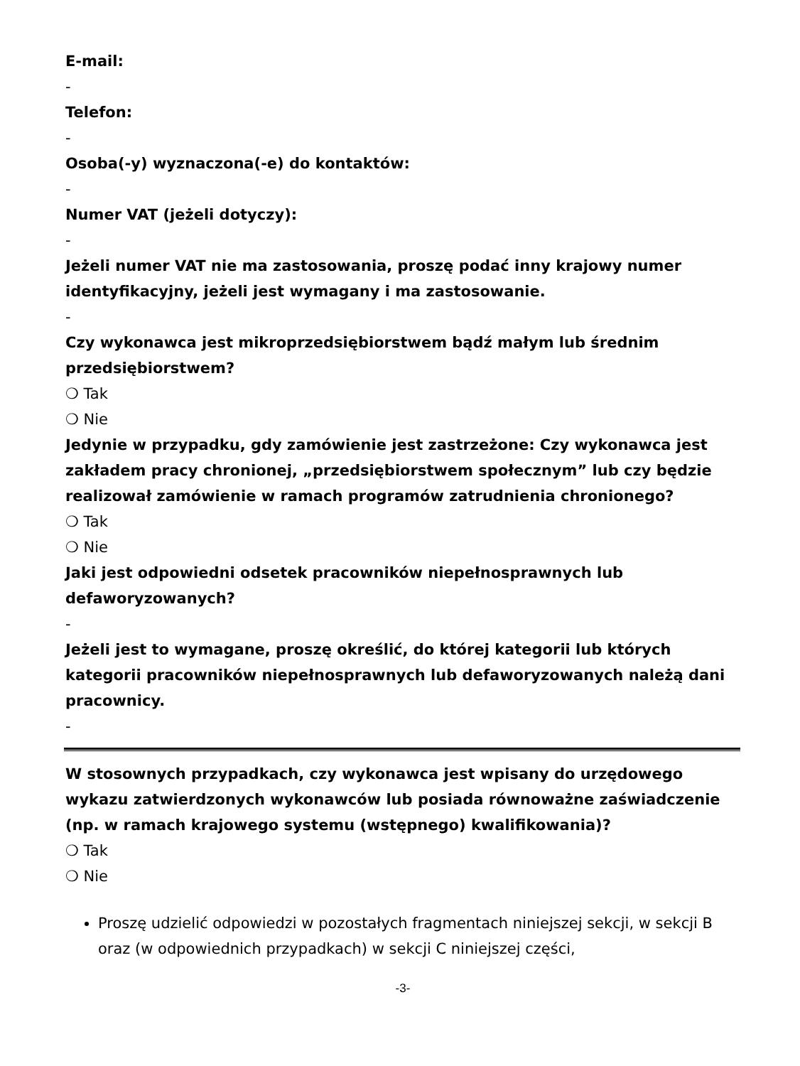E-mail:
-
Telefon:
-
Osoba(-y) wyznaczona(-e) do kontaktów:
-
Numer VAT (jeżeli dotyczy):
-
Jeżeli numer VAT nie ma zastosowania, proszę podać inny krajowy numer identyfikacyjny, jeżeli jest wymagany i ma zastosowanie.
-
Czy wykonawca jest mikroprzedsiębiorstwem bądź małym lub średnim przedsiębiorstwem?
❍ Tak
❍ Nie
Jedynie w przypadku, gdy zamówienie jest zastrzeżone: Czy wykonawca jest zakładem pracy chronionej, „przedsiębiorstwem społecznym” lub czy będzie realizował zamówienie w ramach programów zatrudnienia chronionego?
❍ Tak
❍ Nie
Jaki jest odpowiedni odsetek pracowników niepełnosprawnych lub defaworyzowanych?
-
Jeżeli jest to wymagane, proszę określić, do której kategorii lub których kategorii pracowników niepełnosprawnych lub defaworyzowanych należą dani pracownicy.
-
W stosownych przypadkach, czy wykonawca jest wpisany do urzędowego wykazu zatwierdzonych wykonawców lub posiada równoważne zaświadczenie (np. w ramach krajowego systemu (wstępnego) kwalifikowania)?
❍ Tak
❍ Nie
Proszę udzielić odpowiedzi w pozostałych fragmentach niniejszej sekcji, w sekcji B oraz (w odpowiednich przypadkach) w sekcji C niniejszej części,
-3-